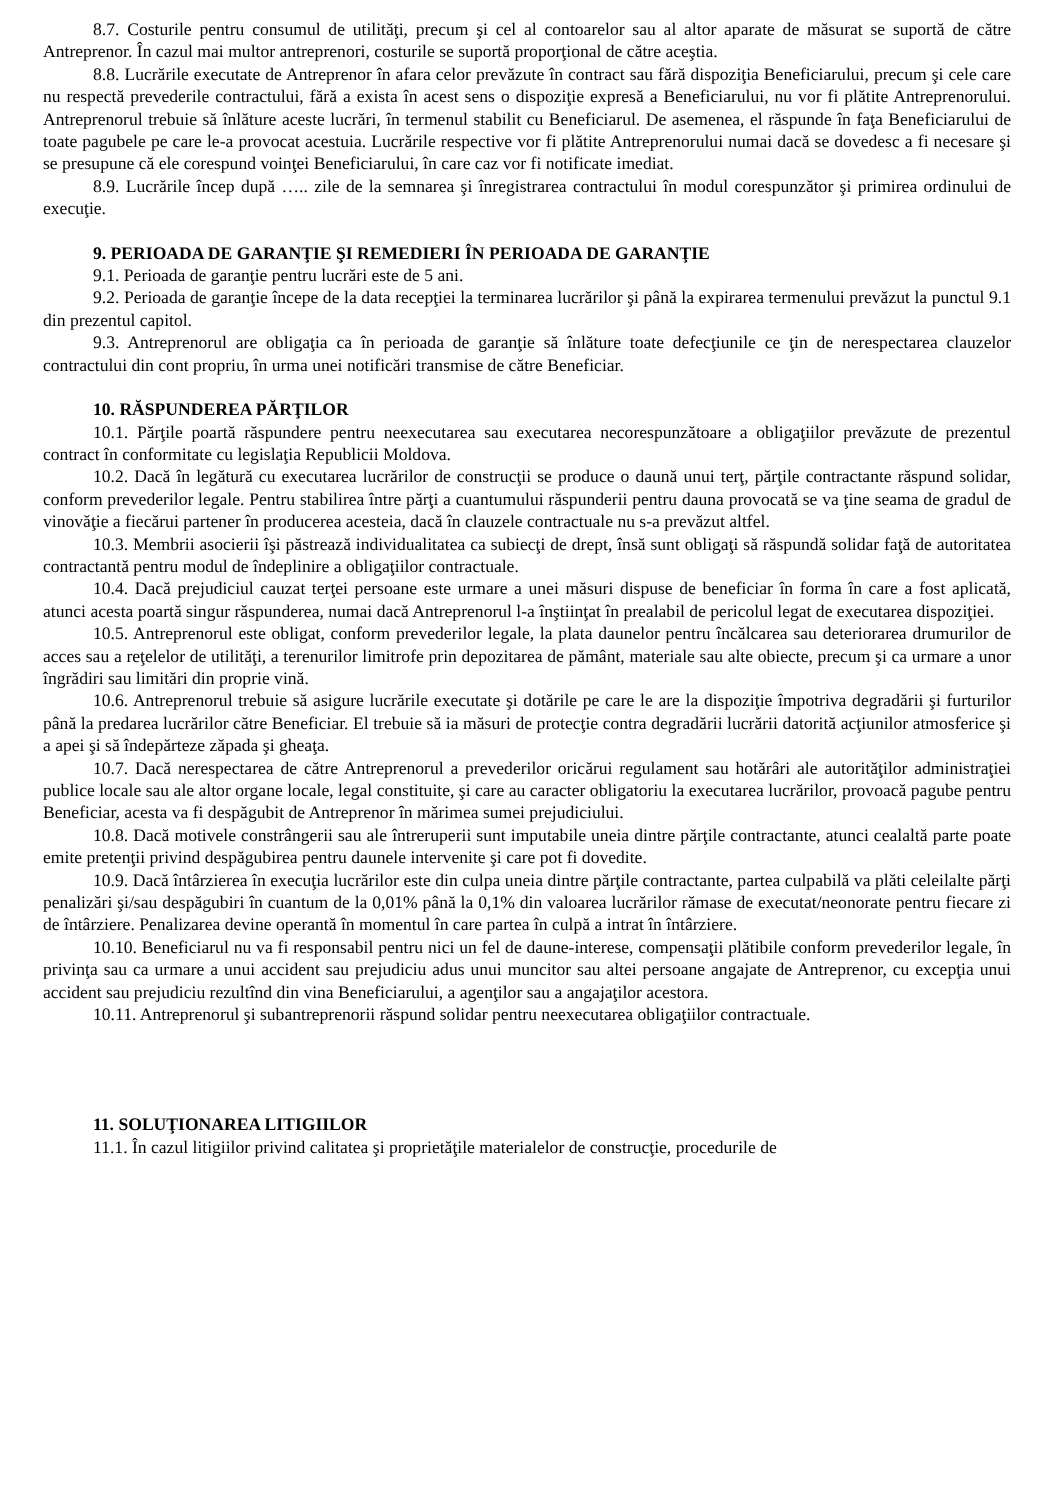8.7. Costurile pentru consumul de utilităţi, precum şi cel al contoarelor sau al altor aparate de măsurat se suportă de către Antreprenor. În cazul mai multor antreprenori, costurile se suportă proporţional de către aceştia.
8.8. Lucrările executate de Antreprenor în afara celor prevăzute în contract sau fără dispoziţia Beneficiarului, precum şi cele care nu respectă prevederile contractului, fără a exista în acest sens o dispoziţie expresă a Beneficiarului, nu vor fi plătite Antreprenorului. Antreprenorul trebuie să înlăture aceste lucrări, în termenul stabilit cu Beneficiarul. De asemenea, el răspunde în faţa Beneficiarului de toate pagubele pe care le-a provocat acestuia. Lucrările respective vor fi plătite Antreprenorului numai dacă se dovedesc a fi necesare şi se presupune că ele corespund voinţei Beneficiarului, în care caz vor fi notificate imediat.
8.9. Lucrările încep după ….. zile de la semnarea şi înregistrarea contractului în modul corespunzător şi primirea ordinului de execuţie.
9. PERIOADA DE GARANŢIE ŞI REMEDIERI ÎN PERIOADA DE GARANŢIE
9.1. Perioada de garanţie pentru lucrări este de 5 ani.
9.2. Perioada de garanţie începe de la data recepţiei la terminarea lucrărilor şi până la expirarea termenului prevăzut la punctul 9.1 din prezentul capitol.
9.3. Antreprenorul are obligaţia ca în perioada de garanţie să înlăture toate defecţiunile ce ţin de nerespectarea clauzelor contractului din cont propriu, în urma unei notificări transmise de către Beneficiar.
10. RĂSPUNDEREA PĂRŢILOR
10.1. Părţile poartă răspundere pentru neexecutarea sau executarea necorespunzătoare a obligaţiilor prevăzute de prezentul contract în conformitate cu legislaţia Republicii Moldova.
10.2. Dacă în legătură cu executarea lucrărilor de construcţii se produce o daună unui terţ, părţile contractante răspund solidar, conform prevederilor legale. Pentru stabilirea între părţi a cuantumului răspunderii pentru dauna provocată se va ţine seama de gradul de vinovăţie a fiecărui partener în producerea acesteia, dacă în clauzele contractuale nu s-a prevăzut altfel.
10.3. Membrii asocierii îşi păstrează individualitatea ca subiecţi de drept, însă sunt obligaţi să răspundă solidar faţă de autoritatea contractantă pentru modul de îndeplinire a obligaţiilor contractuale.
10.4. Dacă prejudiciul cauzat terţei persoane este urmare a unei măsuri dispuse de beneficiar în forma în care a fost aplicată, atunci acesta poartă singur răspunderea, numai dacă Antreprenorul l-a înştiinţat în prealabil de pericolul legat de executarea dispoziţiei.
10.5. Antreprenorul este obligat, conform prevederilor legale, la plata daunelor pentru încălcarea sau deteriorarea drumurilor de acces sau a reţelelor de utilităţi, a terenurilor limitrofe prin depozitarea de pământ, materiale sau alte obiecte, precum şi ca urmare a unor îngrădiri sau limitări din proprie vină.
10.6. Antreprenorul trebuie să asigure lucrările executate şi dotările pe care le are la dispoziţie împotriva degradării şi furturilor până la predarea lucrărilor către Beneficiar. El trebuie să ia măsuri de protecţie contra degradării lucrării datorită acţiunilor atmosferice şi a apei şi să îndepărteze zăpada şi gheaţa.
10.7. Dacă nerespectarea de către Antreprenorul a prevederilor oricărui regulament sau hotărâri ale autorităţilor administraţiei publice locale sau ale altor organe locale, legal constituite, şi care au caracter obligatoriu la executarea lucrărilor, provoacă pagube pentru Beneficiar, acesta va fi despăgubit de Antreprenor în mărimea sumei prejudiciului.
10.8. Dacă motivele constrângerii sau ale întreruperii sunt imputabile uneia dintre părţile contractante, atunci cealaltă parte poate emite pretenţii privind despăgubirea pentru daunele intervenite şi care pot fi dovedite.
10.9. Dacă întârzierea în execuţia lucrărilor este din culpa uneia dintre părţile contractante, partea culpabilă va plăti celeilalte părţi penalizări şi/sau despăgubiri în cuantum de la 0,01% până la 0,1% din valoarea lucrărilor rămase de executat/neonorate pentru fiecare zi de întârziere. Penalizarea devine operantă în momentul în care partea în culpă a intrat în întârziere.
10.10. Beneficiarul nu va fi responsabil pentru nici un fel de daune-interese, compensaţii plătibile conform prevederilor legale, în privinţa sau ca urmare a unui accident sau prejudiciu adus unui muncitor sau altei persoane angajate de Antreprenor, cu excepţia unui accident sau prejudiciu rezultînd din vina Beneficiarului, a agenţilor sau a angajaţilor acestora.
10.11. Antreprenorul şi subantreprenorii răspund solidar pentru neexecutarea obligaţiilor contractuale.
11. SOLUŢIONAREA LITIGIILOR
11.1. În cazul litigiilor privind calitatea şi proprietăţile materialelor de construcţie, procedurile de